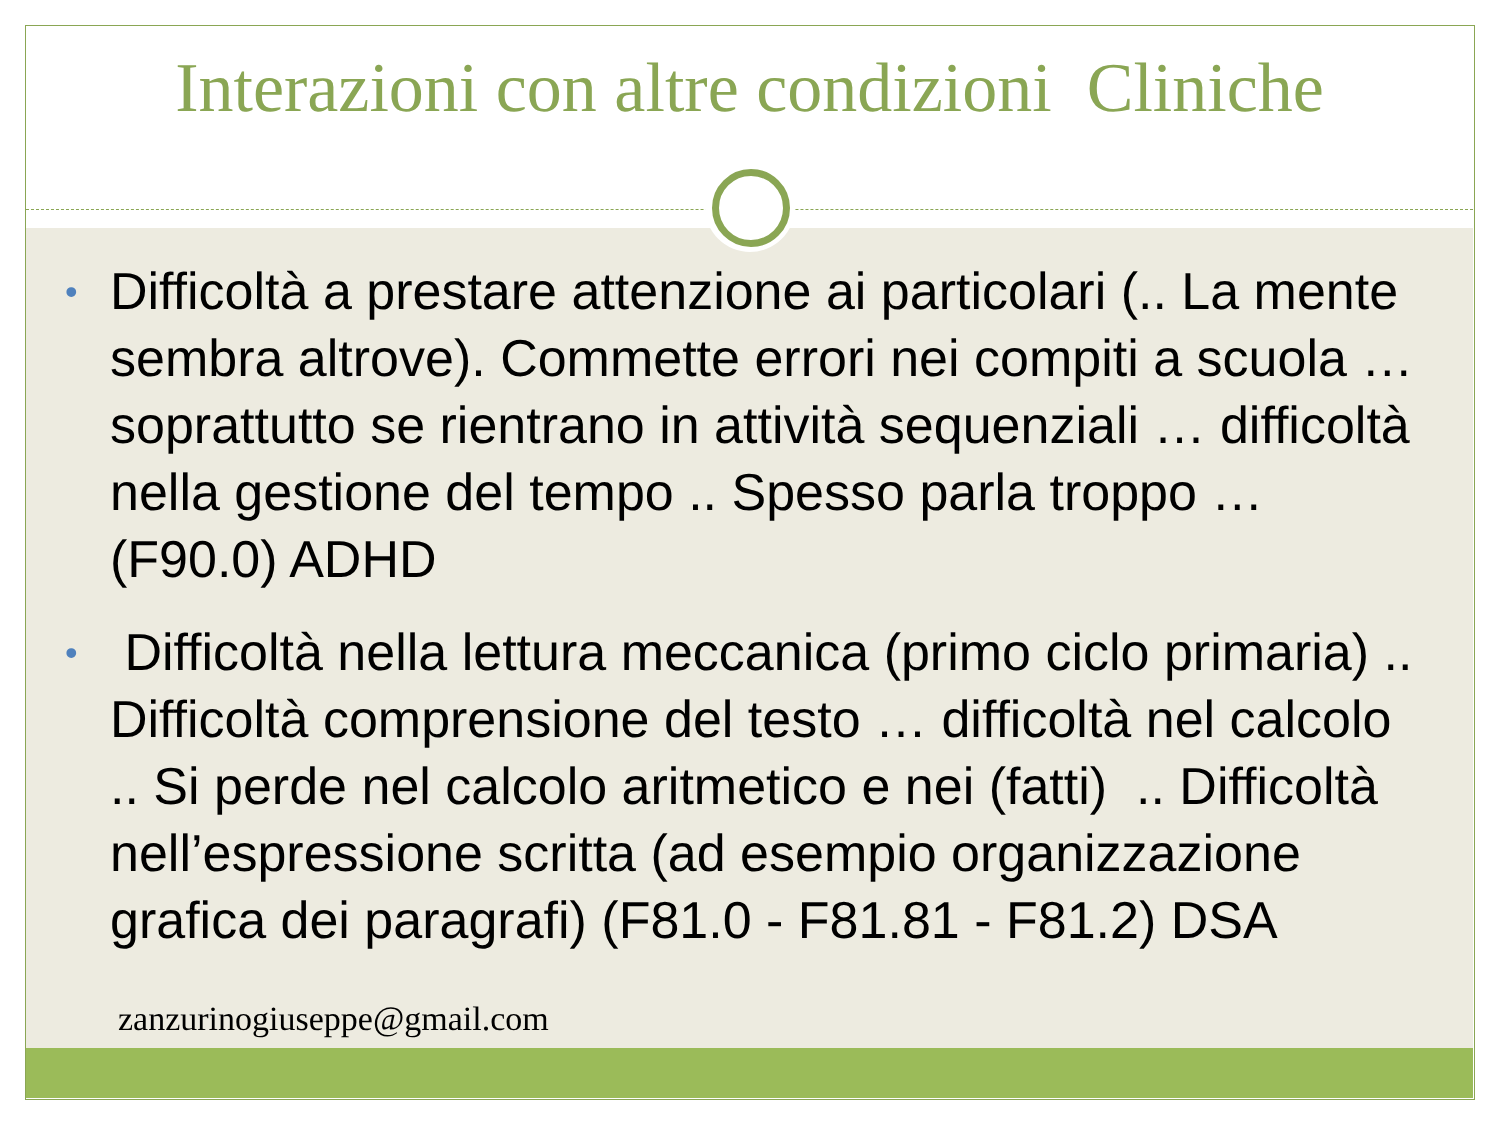Interazioni con altre condizioni Cliniche
• Difficoltà a prestare attenzione ai particolari (.. La mente sembra altrove). Commette errori nei compiti a scuola … soprattutto se rientrano in attività sequenziali … difficoltà nella gestione del tempo .. Spesso parla troppo … (F90.0) ADHD
• Difficoltà nella lettura meccanica (primo ciclo primaria) .. Difficoltà comprensione del testo … difficoltà nel calcolo .. Si perde nel calcolo aritmetico e nei (fatti) .. Difficoltà nell’espressione scritta (ad esempio organizzazione grafica dei paragrafi) (F81.0 - F81.81 - F81.2) DSA
zanzurinogiuseppe@gmail.com